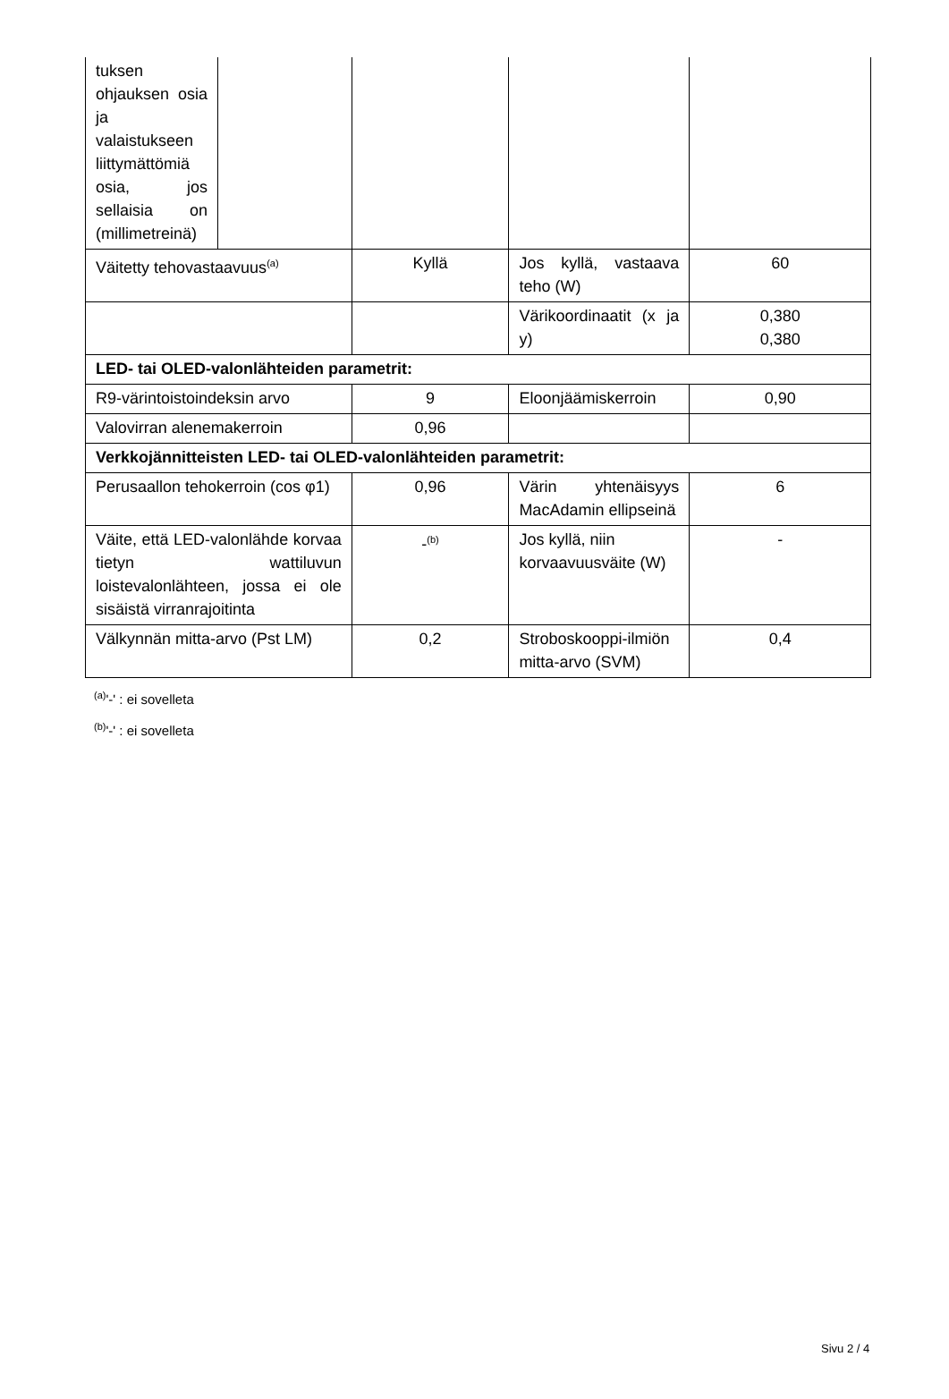| tuksen ohjauksen osia ja valaistukseen liittymättömiä osia, jos sellaisia on (millimetreinä) | | | | |
| Väitetty tehovastaavuus<sup>(a)</sup> | | Kyllä | Jos kyllä, vastaava teho (W) | 60 |
| | | | Värikoordinaatit (x ja y) | 0,380 0,380 |
| LED- tai OLED-valonlähteiden parametrit: | | | | |
| R9-värintoistoindeksin arvo | | 9 | Eloonjäämiskerroin | 0,90 |
| Valovirran alenemakerroin | | 0,96 | | |
| Verkkojännitteisten LED- tai OLED-valonlähteiden parametrit: | | | | |
| Perusaallon tehokerroin (cos φ1) | | 0,96 | Värin yhtenäisyys MacAdamin ellipseinä | 6 |
| Väite, että LED-valonlähde korvaa tietyn wattiluvun loistevalonlähteen, jossa ei ole sisäistä virranrajoitinta | | -<sup>(b)</sup> | Jos kyllä, niin korvaavuusväite (W) | - |
| Välkynnän mitta-arvo (Pst LM) | | 0,2 | Stroboskooppi-ilmiön mitta-arvo (SVM) | 0,4 |
<sup>(a)</sup> '-' : ei sovelleta
<sup>(b)</sup> '-' : ei sovelleta
Sivu 2 / 4